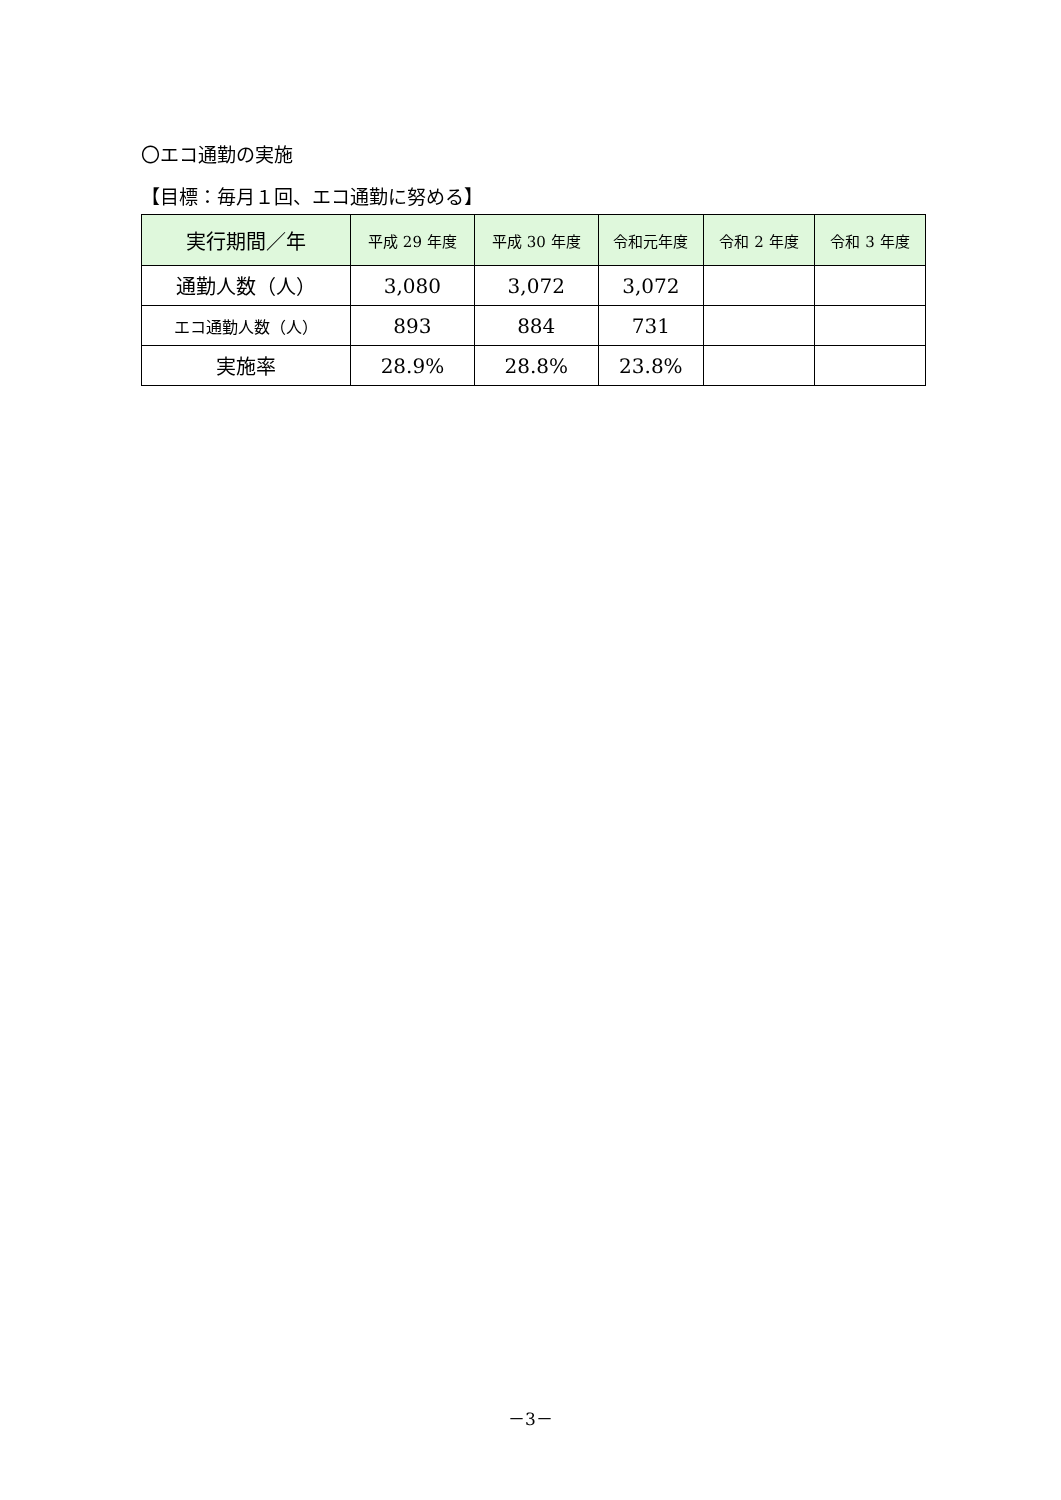〇エコ通勤の実施
【目標：毎月１回、エコ通勤に努める】
| 実行期間／年 | 平成 29 年度 | 平成 30 年度 | 令和元年度 | 令和 2 年度 | 令和 3 年度 |
| --- | --- | --- | --- | --- | --- |
| 通勤人数（人） | 3,080 | 3,072 | 3,072 | | |
| エコ通勤人数（人） | 893 | 884 | 731 | | |
| 実施率 | 28.9% | 28.8% | 23.8% | | |
－3－